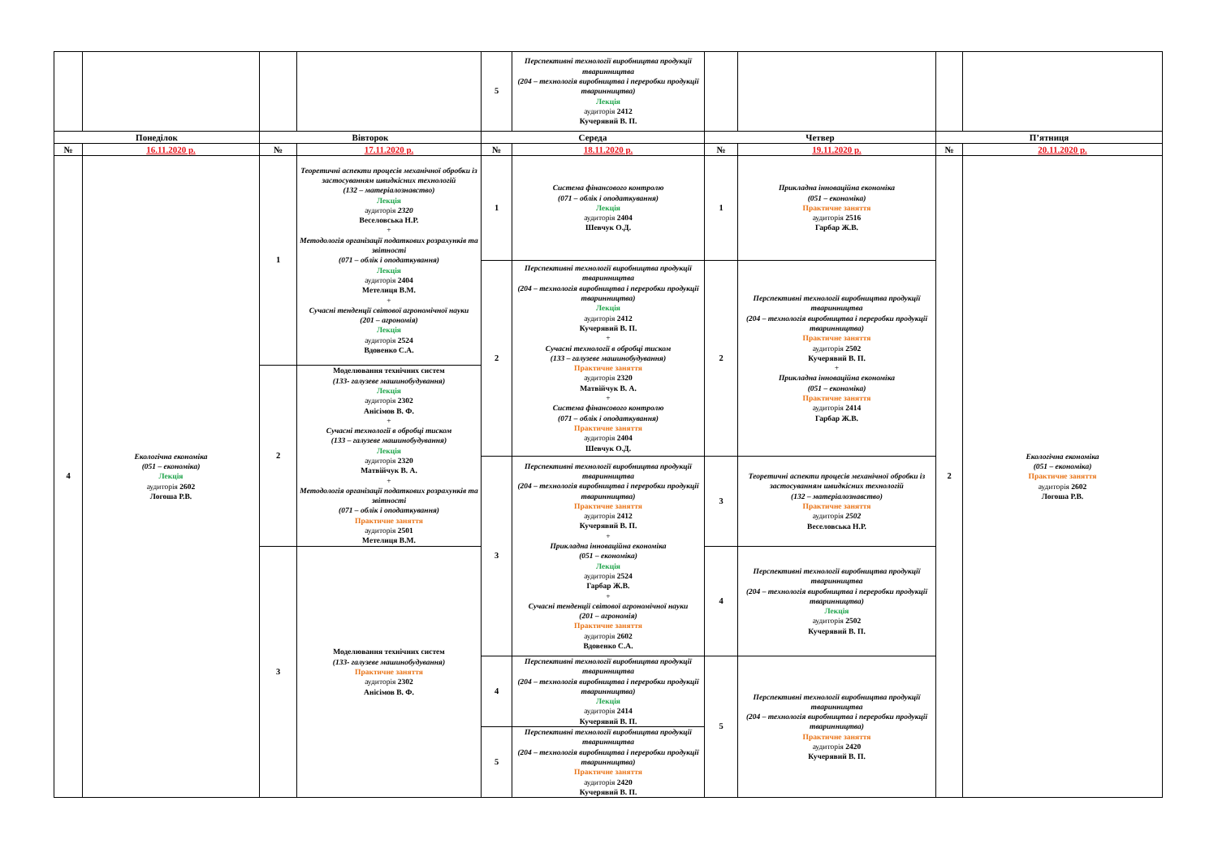| | | | | 5 | Перспективні технології виробництва продукції тваринництва (204 – технологія виробництва і переробки продукції тваринництва) Лекція аудиторія 2412 Кучерявий В. П. | | | | |
| Понеділок | | Вівторок | | Середа | | Четвер | | П’ятниця | |
| № | 16.11.2020 р. | № | 17.11.2020 р. | № | 18.11.2020 р. | № | 19.11.2020 р. | № | 20.11.2020 р. |
| 4 | Екологічна економіка (051 – економіка) Лекція аудиторія 2602 Логоша Р.В. | 1 | Теоретичні аспекти процесів механічної обробки із застосуванням швидкісних технологій (132 – матеріалознавство) Лекція аудиторія 2320 Веселовська Н.Р. + Методологія організації податкових розрахунків та звітності (071 – облік і оподаткування) Лекція аудиторія 2404 Метелиця В.М. + Сучасні тенденції світової агрономічної науки (201 – агрономія) Лекція аудиторія 2524 Вдовенко С.А. | 1 | Система фінансового контролю (071 – облік і оподаткування) Лекція аудиторія 2404 Шевчук О.Д. | 1 | Прикладна інноваційна економіка (051 – економіка) Практичне заняття аудиторія 2516 Гарбар Ж.В. | 2 | Екологічна економіка (051 – економіка) Практичне заняття аудиторія 2602 Логоша Р.В. |
| | | | | 2 | Перспективні технології виробництва продукції тваринництва (204 – технологія виробництва і переробки продукції тваринництва) Лекція аудиторія 2412 Кучерявий В. П. + Сучасні технології в обробці тиском (133 – галузеве машинобудування) Практичне заняття аудиторія 2320 Матвійчук В. А. + Система фінансового контролю (071 – облік і оподаткування) Практичне заняття аудиторія 2404 Шевчук О.Д. | 2 | Перспективні технології виробництва продукції тваринництва (204 – технологія виробництва і переробки продукції тваринництва) Практичне заняття аудиторія 2502 Кучерявий В. П. + Прикладна інноваційна економіка (051 – економіка) Практичне заняття аудиторія 2414 Гарбар Ж.В. | | |
| | | 2 | Моделювання технічних систем (133- галузеве машинобудування) Лекція аудиторія 2302 Анісімов В. Ф. + Сучасні технології в обробці тиском (133 – галузеве машинобудування) Лекція аудиторія 2320 Матвійчук В. А. + Методологія організації податкових розрахунків та звітності (071 – облік і оподаткування) Практичне заняття аудиторія 2501 Метелиця В.М. | | | | | | |
| | | | | 3 | Перспективні технології виробництва продукції тваринництва (204 – технологія виробництва і переробки продукції тваринництва) Практичне заняття аудиторія 2412 Кучерявий В. П. + Прикладна інноваційна економіка (051 – економіка) Лекція аудиторія 2524 Гарбар Ж.В. + Сучасні тенденції світової агрономічної науки (201 – агрономія) Практичне заняття аудиторія 2602 Вдовенко С.А. | 3 | Теоретичні аспекти процесів механічної обробки із застосуванням швидкісних технологій (132 – матеріалознавство) Практичне заняття аудиторія 2502 Веселовська Н.Р. | | |
| | | 3 | Моделювання технічних систем (133- галузеве машинобудування) Практичне заняття аудиторія 2302 Анісімов В. Ф. | | | 4 | Перспективні технології виробництва продукції тваринництва (204 – технологія виробництва і переробки продукції тваринництва) Лекція аудиторія 2502 Кучерявий В. П. | | |
| | | | | 4 | Перспективні технології виробництва продукції тваринництва (204 – технологія виробництва і переробки продукції тваринництва) Лекція аудиторія 2414 Кучерявий В. П. | 5 | Перспективні технології виробництва продукції тваринництва (204 – технологія виробництва і переробки продукції тваринництва) Практичне заняття аудиторія 2420 Кучерявий В. П. | | |
| | | | | 5 | Перспективні технології виробництва продукції тваринництва (204 – технологія виробництва і переробки продукції тваринництва) Практичне заняття аудиторія 2420 Кучерявий В. П. | | | | |